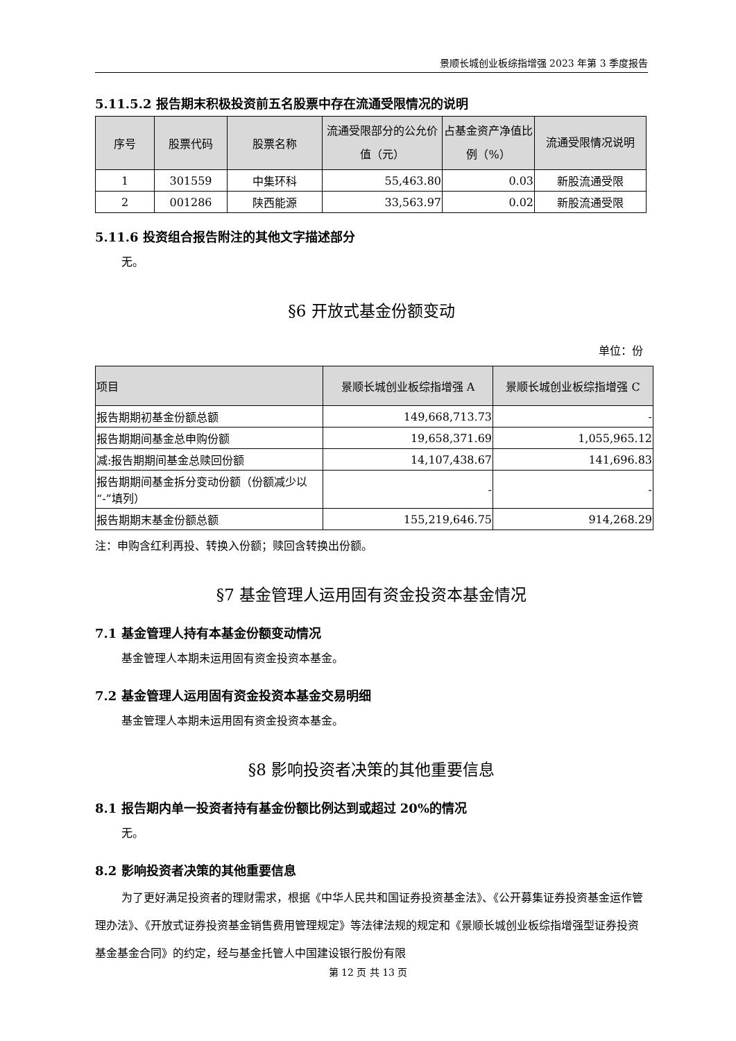景顺长城创业板综指增强 2023 年第 3 季度报告
5.11.5.2 报告期末积极投资前五名股票中存在流通受限情况的说明
| 序号 | 股票代码 | 股票名称 | 流通受限部分的公允价值（元） | 占基金资产净值比例（%） | 流通受限情况说明 |
| --- | --- | --- | --- | --- | --- |
| 1 | 301559 | 中集环科 | 55,463.80 | 0.03 | 新股流通受限 |
| 2 | 001286 | 陕西能源 | 33,563.97 | 0.02 | 新股流通受限 |
5.11.6 投资组合报告附注的其他文字描述部分
无。
§6 开放式基金份额变动
单位：份
| 项目 | 景顺长城创业板综指增强 A | 景顺长城创业板综指增强 C |
| --- | --- | --- |
| 报告期期初基金份额总额 | 149,668,713.73 | - |
| 报告期期间基金总申购份额 | 19,658,371.69 | 1,055,965.12 |
| 减:报告期期间基金总赎回份额 | 14,107,438.67 | 141,696.83 |
| 报告期期间基金拆分变动份额（份额减少以“-”填列） | - | - |
| 报告期期末基金份额总额 | 155,219,646.75 | 914,268.29 |
注：申购含红利再投、转换入份额；赎回含转换出份额。
§7 基金管理人运用固有资金投资本基金情况
7.1 基金管理人持有本基金份额变动情况
基金管理人本期未运用固有资金投资本基金。
7.2 基金管理人运用固有资金投资本基金交易明细
基金管理人本期未运用固有资金投资本基金。
§8 影响投资者决策的其他重要信息
8.1 报告期内单一投资者持有基金份额比例达到或超过 20%的情况
无。
8.2 影响投资者决策的其他重要信息
为了更好满足投资者的理财需求，根据《中华人民共和国证券投资基金法》、《公开募集证券投资基金运作管理办法》、《开放式证券投资基金销售费用管理规定》等法律法规的规定和《景顺长城创业板综指增强型证券投资基金基金合同》的约定，经与基金托管人中国建设银行股份有限
第 12 页 共 13 页